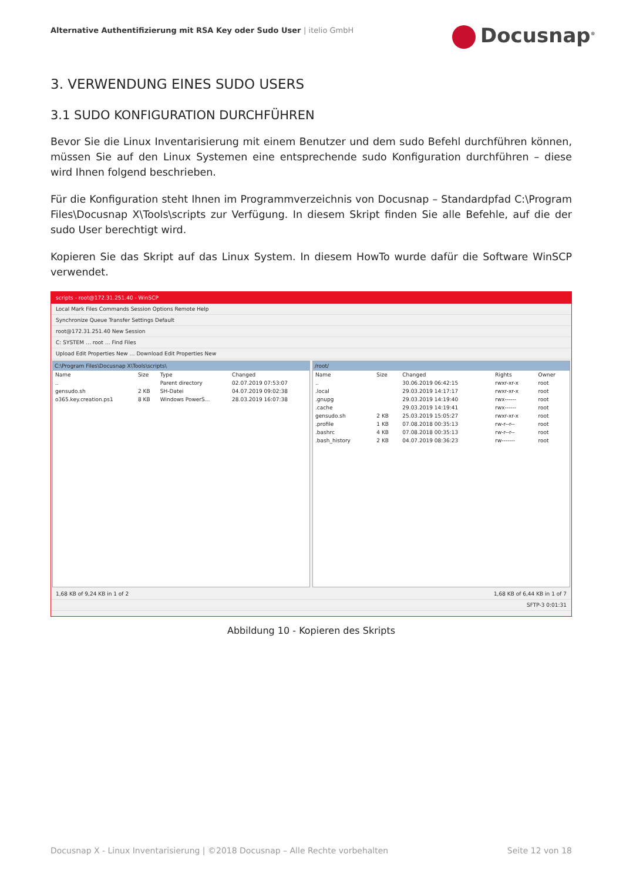Alternative Authentifizierung mit RSA Key oder Sudo User | itelio GmbH
Docusnap<sup>®</sup>
3. VERWENDUNG EINES SUDO USERS
3.1 SUDO KONFIGURATION DURCHFÜHREN
Bevor Sie die Linux Inventarisierung mit einem Benutzer und dem sudo Befehl durchführen können, müssen Sie auf den Linux Systemen eine entsprechende sudo Konfiguration durchführen – diese wird Ihnen folgend beschrieben.
Für die Konfiguration steht Ihnen im Programmverzeichnis von Docusnap – Standardpfad C:\Program Files\Docusnap X\Tools\scripts zur Verfügung. In diesem Skript finden Sie alle Befehle, auf die der sudo User berechtigt wird.
Kopieren Sie das Skript auf das Linux System. In diesem HowTo wurde dafür die Software WinSCP verwendet.
scripts - root@172.31.251.40 - WinSCP
Local Mark Files Commands Session Options Remote Help
Synchronize Queue Transfer Settings Default
root@172.31.251.40 New Session
C: SYSTEM … root … Find Files
Upload Edit Properties New … Download Edit Properties New
C:\Program Files\Docusnap X\Tools\scripts\
| Name | Size | Type | Changed |
| --- | --- | --- | --- |
| .. | | Parent directory | 02.07.2019 07:53:07 |
| gensudo.sh | 2 KB | SH-Datei | 04.07.2019 09:02:38 |
| o365.key.creation.ps1 | 8 KB | Windows PowerS... | 28.03.2019 16:07:38 |
/root/
| Name | Size | Changed | Rights | Owner |
| --- | --- | --- | --- | --- |
| .. | | 30.06.2019 06:42:15 | rwxr-xr-x | root |
| .local | | 29.03.2019 14:17:17 | rwxr-xr-x | root |
| .gnupg | | 29.03.2019 14:19:40 | rwx------ | root |
| .cache | | 29.03.2019 14:19:41 | rwx------ | root |
| gensudo.sh | 2 KB | 25.03.2019 15:05:27 | rwxr-xr-x | root |
| .profile | 1 KB | 07.08.2018 00:35:13 | rw-r--r-- | root |
| .bashrc | 4 KB | 07.08.2018 00:35:13 | rw-r--r-- | root |
| .bash_history | 2 KB | 04.07.2019 08:36:23 | rw------- | root |
1,68 KB of 9,24 KB in 1 of 2 1,68 KB of 6,44 KB in 1 of 7
SFTP-3 0:01:31
Abbildung 10 - Kopieren des Skripts
Docusnap X - Linux Inventarisierung | ©2018 Docusnap – Alle Rechte vorbehalten Seite 12 von 18